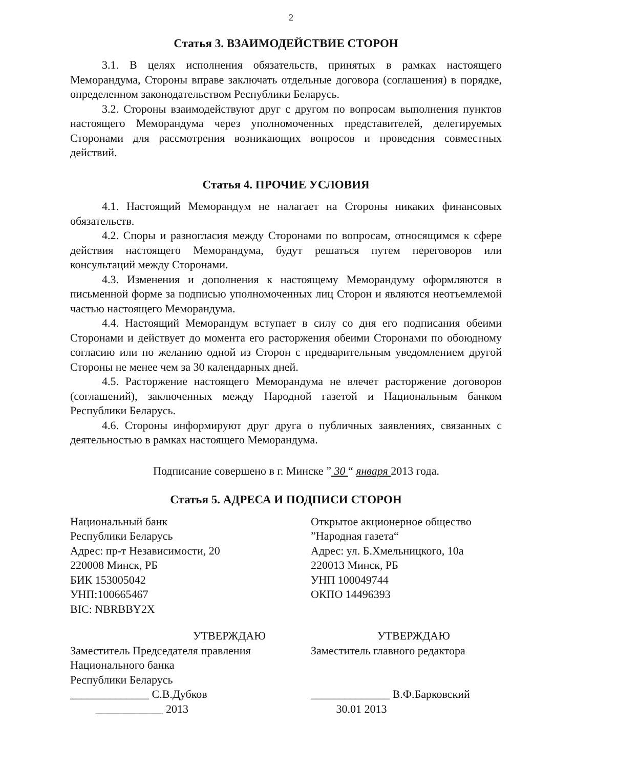2
Статья 3. ВЗАИМОДЕЙСТВИЕ СТОРОН
3.1. В целях исполнения обязательств, принятых в рамках настоящего Меморандума, Стороны вправе заключать отдельные договора (соглашения) в порядке, определенном законодательством Республики Беларусь.
3.2. Стороны взаимодействуют друг с другом по вопросам выполнения пунктов настоящего Меморандума через уполномоченных представителей, делегируемых Сторонами для рассмотрения возникающих вопросов и проведения совместных действий.
Статья 4. ПРОЧИЕ УСЛОВИЯ
4.1. Настоящий Меморандум не налагает на Стороны никаких финансовых обязательств.
4.2. Споры и разногласия между Сторонами по вопросам, относящимся к сфере действия настоящего Меморандума, будут решаться путем переговоров или консультаций между Сторонами.
4.3. Изменения и дополнения к настоящему Меморандуму оформляются в письменной форме за подписью уполномоченных лиц Сторон и являются неотъемлемой частью настоящего Меморандума.
4.4. Настоящий Меморандум вступает в силу со дня его подписания обеими Сторонами и действует до момента его расторжения обеими Сторонами по обоюдному согласию или по желанию одной из Сторон с предварительным уведомлением другой Стороны не менее чем за 30 календарных дней.
4.5. Расторжение настоящего Меморандума не влечет расторжение договоров (соглашений), заключенных между Народной газетой и Национальным банком Республики Беларусь.
4.6. Стороны информируют друг друга о публичных заявлениях, связанных с деятельностью в рамках настоящего Меморандума.
Подписание совершено в г. Минске ” 30 “ января 2013 года.
Статья 5. АДРЕСА И ПОДПИСИ СТОРОН
Национальный банк
Республики Беларусь
Адрес: пр-т Независимости, 20
220008 Минск, РБ
БИК 153005042
УНП:100665467
BIC: NBRBBY2X
УТВЕРЖДАЮ
Заместитель Председателя правления
Национального банка
Республики Беларусь
______________ С.В.Дубков
____________ 2013
Открытое акционерное общество
”Народная газета“
Адрес: ул. Б.Хмельницкого, 10а
220013 Минск, РБ
УНП 100049744
ОКПО 14496393
УТВЕРЖДАЮ
Заместитель главного редактора
______________ В.Ф.Барковский
30.01 2013